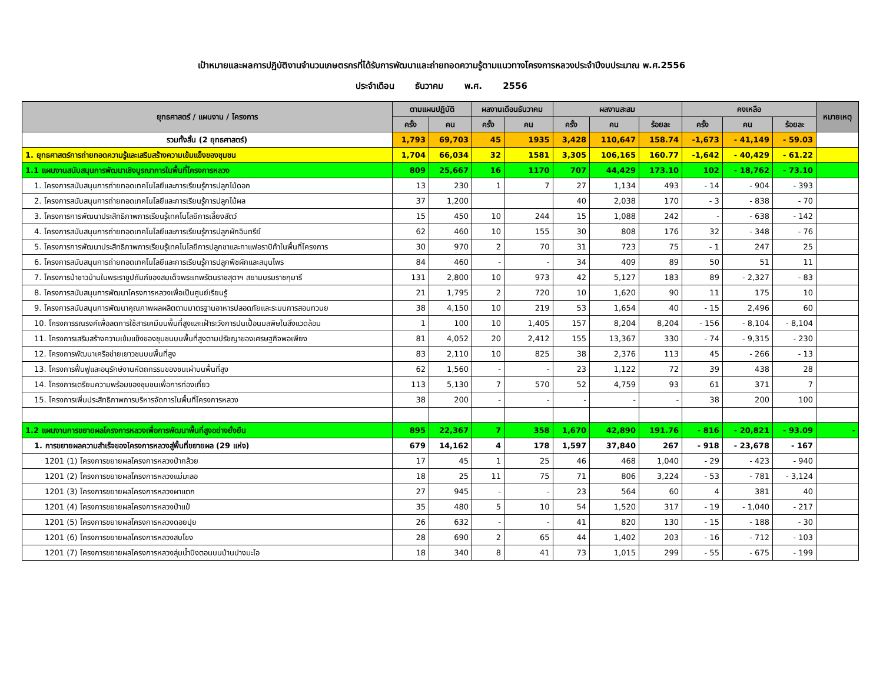เป้าหมายและผลการปฏิบัติงานจำนวนเกษตรกรที่ได้รับการพัฒนาและถ่ายทอดความรู้ตามแนวทางโครงการหลวงประจำปีงบประมาณ พ.ศ.2556
ประจำเดือน ธันวาคม พ.ศ. 2556
| ยุทธศาสตร์ / แผนงาน / โครงการ | ตามแผนปฏิบัติ | | ผลงานเดือนธันวาคม | | ผลงานสะสม | | | คงเหลือ | | | หมายเหตุ |
| --- | --- | --- | --- | --- | --- | --- | --- | --- | --- | --- | --- |
| | ครั้ง | คน | ครั้ง | คน | ครั้ง | คน | ร้อยละ | ครั้ง | คน | ร้อยละ | |
| รวมทั้งสิ้น (2 ยุทธศาสตร์) | 1,793 | 69,703 | 45 | 1935 | 3,428 | 110,647 | 158.74 | -1,673 | - 41,149 | - 59.03 | |
| 1. ยุทธศาสตร์การถ่ายทอดความรู้และเสริมสร้างความเข้มแข็งของชุมชน | 1,704 | 66,034 | 32 | 1581 | 3,305 | 106,165 | 160.77 | -1,642 | - 40,429 | - 61.22 | |
| 1.1 แผนงานสนับสนุนการพัฒนาเชิงบูรณาการในพื้นที่โครงการหลวง | 809 | 25,667 | 16 | 1170 | 707 | 44,429 | 173.10 | 102 | - 18,762 | - 73.10 | |
| 1. โครงการสนับสนุนการถ่ายทอดเทคโนโลยีและการเรียนรู้การปลูกไม้ดอก | 13 | 230 | 1 | 7 | 27 | 1,134 | 493 | - 14 | - 904 | - 393 | |
| 2. โครงการสนับสนุนการถ่ายทอดเทคโนโลยีและการเรียนรู้การปลูกไม้ผล | 37 | 1,200 | | | 40 | 2,038 | 170 | - 3 | - 838 | - 70 | |
| 3. โครงการการพัฒนาประสิทธิภาพการเรียนรู้เทคโนโลยีการเลี้ยงสัตว์ | 15 | 450 | 10 | 244 | 15 | 1,088 | 242 | - | - 638 | - 142 | |
| 4. โครงการสนับสนุนการถ่ายทอดเทคโนโลยีและการเรียนรู้การปลูกผักอินทรีย์ | 62 | 460 | 10 | 155 | 30 | 808 | 176 | 32 | - 348 | - 76 | |
| 5. โครงการการพัฒนาประสิทธิภาพการเรียนรู้เทคโนโลยีการปลูกชาและกาแฟอราบิก้าในพื้นที่โครงการ | 30 | 970 | 2 | 70 | 31 | 723 | 75 | - 1 | 247 | 25 | |
| 6. โครงการสนับสนุนการถ่ายทอดเทคโนโลยีและการเรียนรู้การปลูกพืชผักและสมุนไพร | 84 | 460 | - | - | 34 | 409 | 89 | 50 | 51 | 11 | |
| 7. โครงการป่าชาวบ้านในพระราชูปถัมภ์ของสมเด็จพระเทพรัตนราชสุดาฯ สยามบรมราชกุมารี | 131 | 2,800 | 10 | 973 | 42 | 5,127 | 183 | 89 | - 2,327 | - 83 | |
| 8. โครงการสนับสนุนการพัฒนาโครงการหลวงเพื่อเป็นศูนย์เรียนรู้ | 21 | 1,795 | 2 | 720 | 10 | 1,620 | 90 | 11 | 175 | 10 | |
| 9. โครงการสนับสนุนการพัฒนาคุณภาพผลผลิตตามมาตรฐานอาหารปลอดภัยและระบบการสอบทวนย | 38 | 4,150 | 10 | 219 | 53 | 1,654 | 40 | - 15 | 2,496 | 60 | |
| 10. โครงการรณรงค์เพื่อลดการใช้สารเคมีบนพื้นที่สูงและเฝ้าระวังการปนเปื้อนมลพิษในสิ่งแวดล้อม | 1 | 100 | 10 | 1,405 | 157 | 8,204 | 8,204 | - 156 | - 8,104 | - 8,104 | |
| 11. โครงการเสริมสร้างความเข้มแข็งของชุมชนบนพื้นที่สูงตามปรัชญาของเศรษฐกิจพอเพียง | 81 | 4,052 | 20 | 2,412 | 155 | 13,367 | 330 | - 74 | - 9,315 | - 230 | |
| 12. โครงการพัฒนาเครือข่ายเยาวชนบนพื้นที่สูง | 83 | 2,110 | 10 | 825 | 38 | 2,376 | 113 | 45 | - 266 | - 13 | |
| 13. โครงการฟื้นฟูและอนุรักษ์งานหัตถกรรมของชนเผ่าบนพื้นที่สูง | 62 | 1,560 | - | - | 23 | 1,122 | 72 | 39 | 438 | 28 | |
| 14. โครงการเตรียมความพร้อมของชุมชนเพื่อการท่องเที่ยว | 113 | 5,130 | 7 | 570 | 52 | 4,759 | 93 | 61 | 371 | 7 | |
| 15. โครงการเพิ่มประสิทธิภาพการบริหารจัดการในพื้นที่โครงการหลวง | 38 | 200 | - | - | - | - | - | 38 | 200 | 100 | |
| 1.2 แผนงานการขยายผลโครงการหลวงเพื่อการพัฒนาพื้นที่สูงอย่างยั่งยืน | 895 | 22,367 | 7 | 358 | 1,670 | 42,890 | 191.76 | - 816 | - 20,821 | - 93.09 | - |
| 1. การขยายผลความสำเร็จของโครงการหลวงสู่พื้นที่ขยายผล (29 แห่ง) | 679 | 14,162 | 4 | 178 | 1,597 | 37,840 | 267 | - 918 | - 23,678 | - 167 | |
| 1201 (1) โครงการขยายผลโครงการหลวงป่ากล้วย | 17 | 45 | 1 | 25 | 46 | 468 | 1,040 | - 29 | - 423 | - 940 | |
| 1201 (2) โครงการขยายผลโครงการหลวงแม่มะลอ | 18 | 25 | 11 | 75 | 71 | 806 | 3,224 | - 53 | - 781 | - 3,124 | |
| 1201 (3) โครงการขยายผลโครงการหลวงผาแตก | 27 | 945 | - | - | 23 | 564 | 60 | 4 | 381 | 40 | |
| 1201 (4) โครงการขยายผลโครงการหลวงป่าแป๋ | 35 | 480 | 5 | 10 | 54 | 1,520 | 317 | - 19 | - 1,040 | - 217 | |
| 1201 (5) โครงการขยายผลโครงการหลวงดอยปุย | 26 | 632 | - | - | 41 | 820 | 130 | - 15 | - 188 | - 30 | |
| 1201 (6) โครงการขยายผลโครงการหลวงสบโขง | 28 | 690 | 2 | 65 | 44 | 1,402 | 203 | - 16 | - 712 | - 103 | |
| 1201 (7) โครงการขยายผลโครงการหลวงลุ่มน้ำปิงตอนบนบ้านปางมะโอ | 18 | 340 | 8 | 41 | 73 | 1,015 | 299 | - 55 | - 675 | - 199 | |